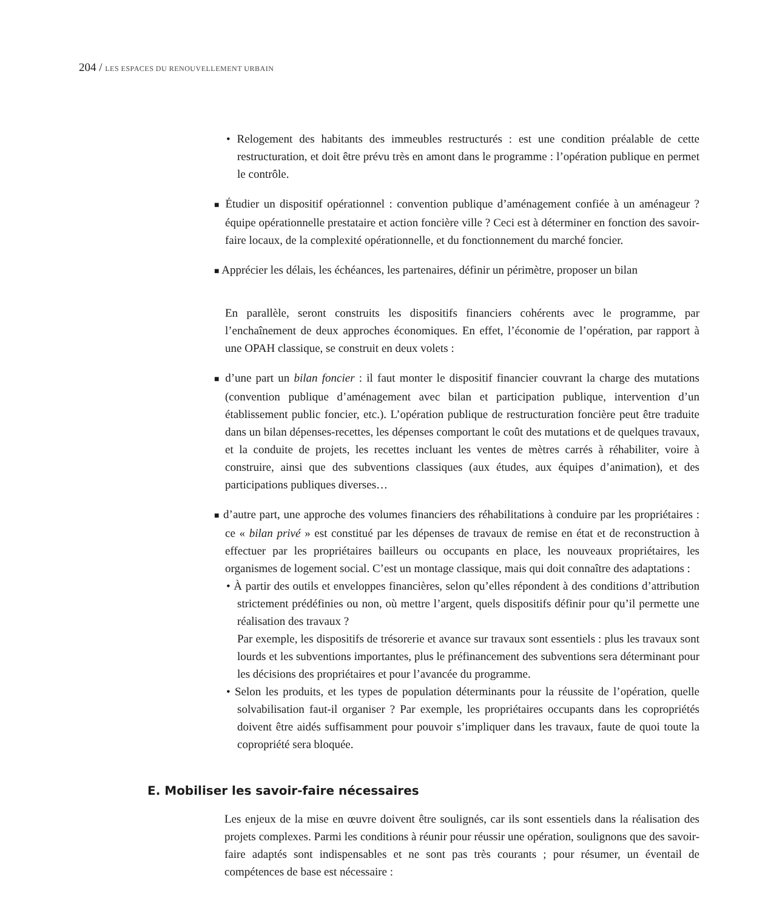204 / LES ESPACES DU RENOUVELLEMENT URBAIN
• Relogement des habitants des immeubles restructurés : est une condition préalable de cette restructuration, et doit être prévu très en amont dans le programme : l’opération publique en permet le contrôle.
■ Étudier un dispositif opérationnel : convention publique d’aménagement confiée à un aménageur ? équipe opérationnelle prestataire et action foncière ville ? Ceci est à déterminer en fonction des savoir-faire locaux, de la complexité opérationnelle, et du fonctionnement du marché foncier.
■ Apprécier les délais, les échéances, les partenaires, définir un périmètre, proposer un bilan
En parallèle, seront construits les dispositifs financiers cohérents avec le programme, par l’enchaînement de deux approches économiques. En effet, l’économie de l’opération, par rapport à une OPAH classique, se construit en deux volets :
■ d’une part un bilan foncier : il faut monter le dispositif financier couvrant la charge des mutations (convention publique d’aménagement avec bilan et participation publique, intervention d’un établissement public foncier, etc.). L’opération publique de restructuration foncière peut être traduite dans un bilan dépenses-recettes, les dépenses comportant le coût des mutations et de quelques travaux, et la conduite de projets, les recettes incluant les ventes de mètres carrés à réhabiliter, voire à construire, ainsi que des subventions classiques (aux études, aux équipes d’animation), et des participations publiques diverses…
■ d’autre part, une approche des volumes financiers des réhabilitations à conduire par les propriétaires : ce « bilan privé » est constitué par les dépenses de travaux de remise en état et de reconstruction à effectuer par les propriétaires bailleurs ou occupants en place, les nouveaux propriétaires, les organismes de logement social. C’est un montage classique, mais qui doit connaître des adaptations :
• À partir des outils et enveloppes financières, selon qu’elles répondent à des conditions d’attribution strictement prédéfinies ou non, où mettre l’argent, quels dispositifs définir pour qu’il permette une réalisation des travaux ?
Par exemple, les dispositifs de trésorerie et avance sur travaux sont essentiels : plus les travaux sont lourds et les subventions importantes, plus le préfinancement des subventions sera déterminant pour les décisions des propriétaires et pour l’avancée du programme.
• Selon les produits, et les types de population déterminants pour la réussite de l’opération, quelle solvabilisation faut-il organiser ? Par exemple, les propriétaires occupants dans les copropriétés doivent être aidés suffisamment pour pouvoir s’impliquer dans les travaux, faute de quoi toute la copropriété sera bloquée.
E. Mobiliser les savoir-faire nécessaires
Les enjeux de la mise en œuvre doivent être soulignés, car ils sont essentiels dans la réalisation des projets complexes. Parmi les conditions à réunir pour réussir une opération, soulignons que des savoir-faire adaptés sont indispensables et ne sont pas très courants ; pour résumer, un éventail de compétences de base est nécessaire :